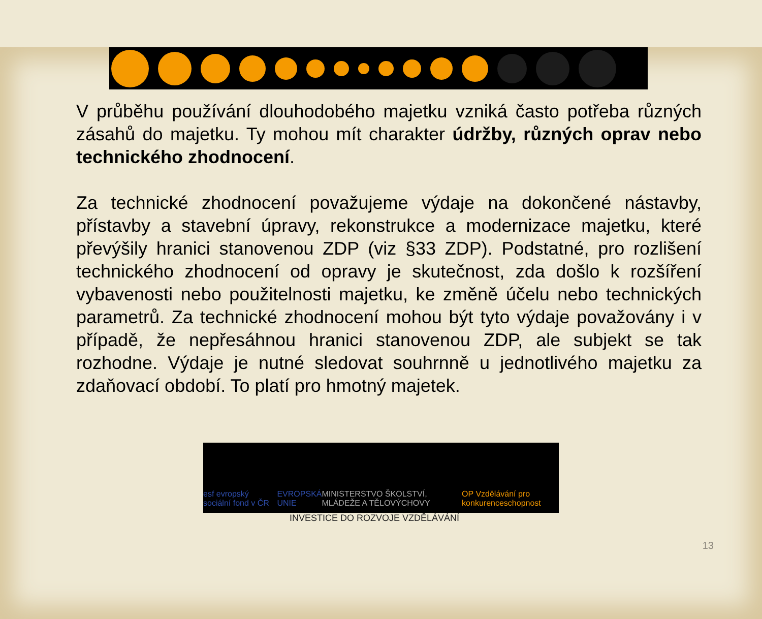V průběhu používání dlouhodobého majetku vzniká často potřeba různých zásahů do majetku. Ty mohou mít charakter údržby, různých oprav nebo technického zhodnocení.
Za technické zhodnocení považujeme výdaje na dokončené nástavby, přístavby a stavební úpravy, rekonstrukce a modernizace majetku, které převýšily hranici stanovenou ZDP (viz §33 ZDP). Podstatné, pro rozlišení technického zhodnocení od opravy je skutečnost, zda došlo k rozšíření vybavenosti nebo použitelnosti majetku, ke změně účelu nebo technických parametrů. Za technické zhodnocení mohou být tyto výdaje považovány i v případě, že nepřesáhnou hranici stanovenou ZDP, ale subjekt se tak rozhodne. Výdaje je nutné sledovat souhrnně u jednotlivého majetku za zdaňovací období. To platí pro hmotný majetek.
esf evropský sociální fond v ČR EVROPSKÁ UNIE MINISTERSTVO ŠKOLSTVÍ, MLÁDEŽE A TĚLOVÝCHOVY OP Vzdělávání pro konkurenceschopnost
INVESTICE DO ROZVOJE VZDĚLÁVÁNÍ
13